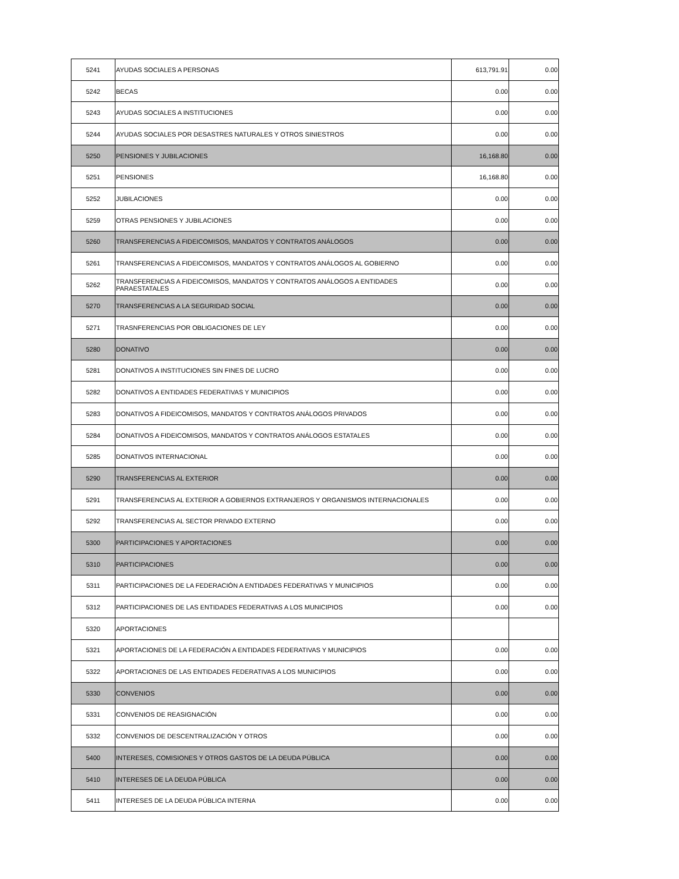| 5241 | AYUDAS SOCIALES A PERSONAS | 613,791.91 | 0.00 |
| 5242 | BECAS | 0.00 | 0.00 |
| 5243 | AYUDAS SOCIALES A INSTITUCIONES | 0.00 | 0.00 |
| 5244 | AYUDAS SOCIALES POR DESASTRES NATURALES Y OTROS SINIESTROS | 0.00 | 0.00 |
| 5250 | PENSIONES Y JUBILACIONES | 16,168.80 | 0.00 |
| 5251 | PENSIONES | 16,168.80 | 0.00 |
| 5252 | JUBILACIONES | 0.00 | 0.00 |
| 5259 | OTRAS PENSIONES Y JUBILACIONES | 0.00 | 0.00 |
| 5260 | TRANSFERENCIAS A FIDEICOMISOS, MANDATOS Y CONTRATOS ANÁLOGOS | 0.00 | 0.00 |
| 5261 | TRANSFERENCIAS A FIDEICOMISOS, MANDATOS Y CONTRATOS ANÁLOGOS AL GOBIERNO | 0.00 | 0.00 |
| 5262 | TRANSFERENCIAS A FIDEICOMISOS, MANDATOS Y CONTRATOS ANÁLOGOS A ENTIDADES PARAESTATALES | 0.00 | 0.00 |
| 5270 | TRANSFERENCIAS A LA SEGURIDAD SOCIAL | 0.00 | 0.00 |
| 5271 | TRASNFERENCIAS POR OBLIGACIONES DE LEY | 0.00 | 0.00 |
| 5280 | DONATIVO | 0.00 | 0.00 |
| 5281 | DONATIVOS A INSTITUCIONES SIN FINES DE LUCRO | 0.00 | 0.00 |
| 5282 | DONATIVOS A ENTIDADES FEDERATIVAS Y MUNICIPIOS | 0.00 | 0.00 |
| 5283 | DONATIVOS A FIDEICOMISOS, MANDATOS Y CONTRATOS ANÁLOGOS PRIVADOS | 0.00 | 0.00 |
| 5284 | DONATIVOS A FIDEICOMISOS, MANDATOS Y CONTRATOS ANÁLOGOS ESTATALES | 0.00 | 0.00 |
| 5285 | DONATIVOS INTERNACIONAL | 0.00 | 0.00 |
| 5290 | TRANSFERENCIAS AL EXTERIOR | 0.00 | 0.00 |
| 5291 | TRANSFERENCIAS AL EXTERIOR A GOBIERNOS EXTRANJEROS Y ORGANISMOS INTERNACIONALES | 0.00 | 0.00 |
| 5292 | TRANSFERENCIAS AL SECTOR PRIVADO EXTERNO | 0.00 | 0.00 |
| 5300 | PARTICIPACIONES Y APORTACIONES | 0.00 | 0.00 |
| 5310 | PARTICIPACIONES | 0.00 | 0.00 |
| 5311 | PARTICIPACIONES DE LA FEDERACIÓN A ENTIDADES FEDERATIVAS Y MUNICIPIOS | 0.00 | 0.00 |
| 5312 | PARTICIPACIONES DE LAS ENTIDADES FEDERATIVAS A LOS MUNICIPIOS | 0.00 | 0.00 |
| 5320 | APORTACIONES | | |
| 5321 | APORTACIONES DE LA FEDERACIÓN A ENTIDADES FEDERATIVAS Y MUNICIPIOS | 0.00 | 0.00 |
| 5322 | APORTACIONES DE LAS ENTIDADES FEDERATIVAS A LOS MUNICIPIOS | 0.00 | 0.00 |
| 5330 | CONVENIOS | 0.00 | 0.00 |
| 5331 | CONVENIOS DE REASIGNACIÓN | 0.00 | 0.00 |
| 5332 | CONVENIOS DE DESCENTRALIZACIÓN Y OTROS | 0.00 | 0.00 |
| 5400 | INTERESES, COMISIONES Y OTROS GASTOS DE LA DEUDA PÚBLICA | 0.00 | 0.00 |
| 5410 | INTERESES DE LA DEUDA PÚBLICA | 0.00 | 0.00 |
| 5411 | INTERESES DE LA DEUDA PÚBLICA INTERNA | 0.00 | 0.00 |